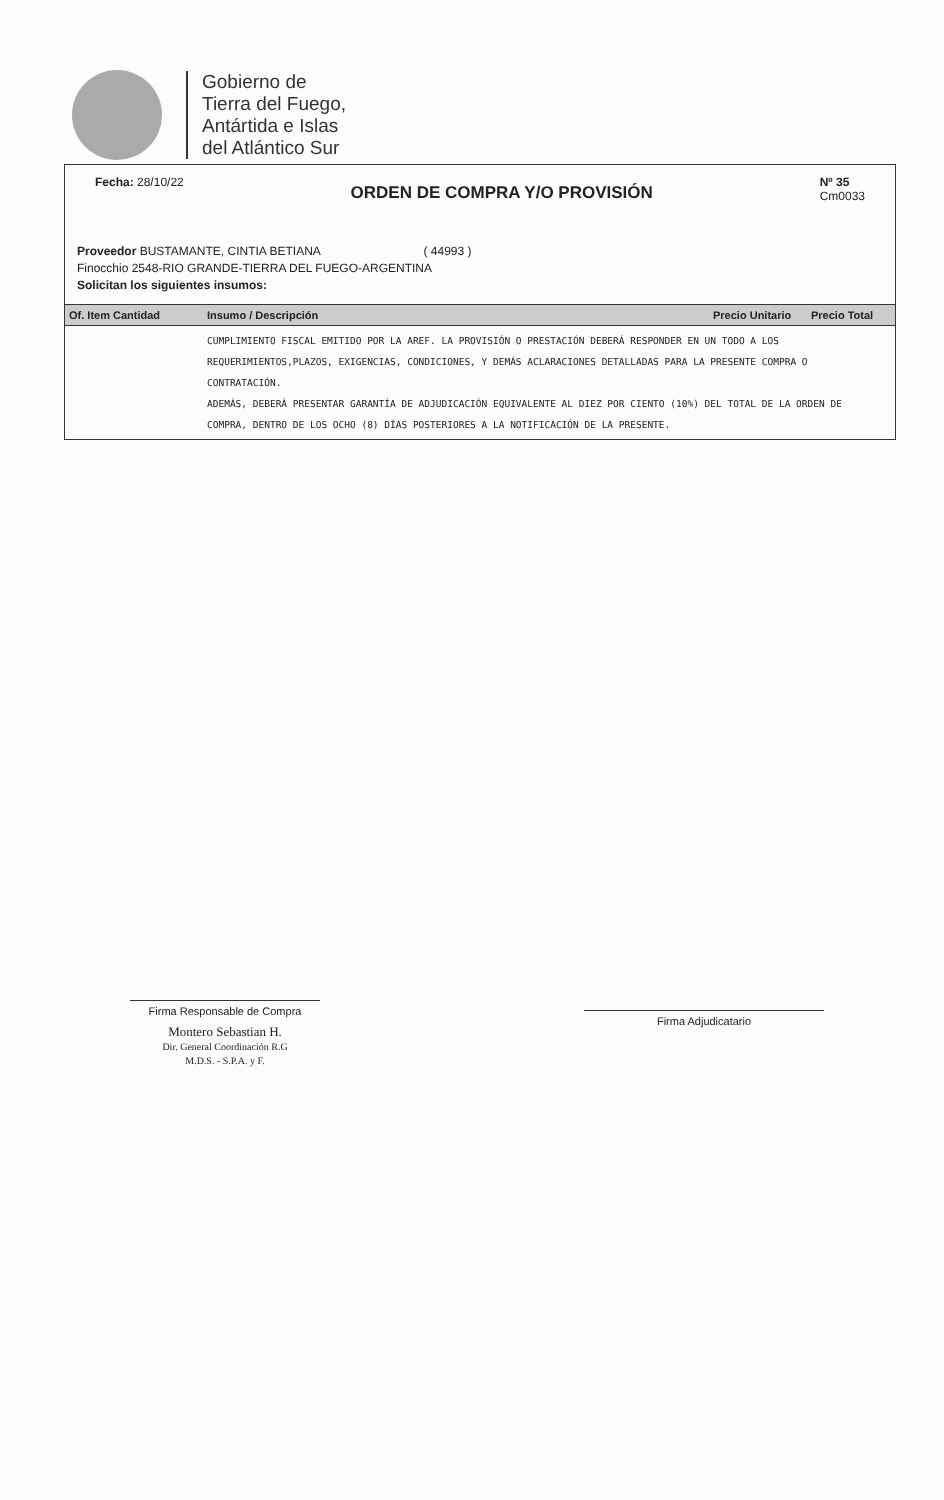Gobierno de
Tierra del Fuego,
Antártida e Islas
del Atlántico Sur
Fecha: 28/10/22
ORDEN DE COMPRA Y/O PROVISIÓN
Nº 35
Cm0033
Proveedor BUSTAMANTE, CINTIA BETIANA ( 44993 )
Finocchio 2548-RIO GRANDE-TIERRA DEL FUEGO-ARGENTINA
Solicitan los siguientes insumos:
| Of. Item Cantidad | Insumo / Descripción | Precio Unitario | Precio Total |
| --- | --- | --- | --- |
| | CUMPLIMIENTO FISCAL EMITIDO POR LA AREF. LA PROVISIÓN O PRESTACIÓN DEBERÁ RESPONDER EN UN TODO A LOS REQUERIMIENTOS,PLAZOS, EXIGENCIAS, CONDICIONES, Y DEMÁS ACLARACIONES DETALLADAS PARA LA PRESENTE COMPRA O CONTRATACIÓN. ADEMÁS, DEBERÁ PRESENTAR GARANTÍA DE ADJUDICACIÓN EQUIVALENTE AL DIEZ POR CIENTO (10%) DEL TOTAL DE LA ORDEN DE COMPRA, DENTRO DE LOS OCHO (8) DÍAS POSTERIORES A LA NOTIFICACIÓN DE LA PRESENTE. | | |
Firma Responsable de Compra
Montero Sebastian H.
Dir. General Coordinación R.G
M.D.S. - S.P.A. y F.
Firma Adjudicatario